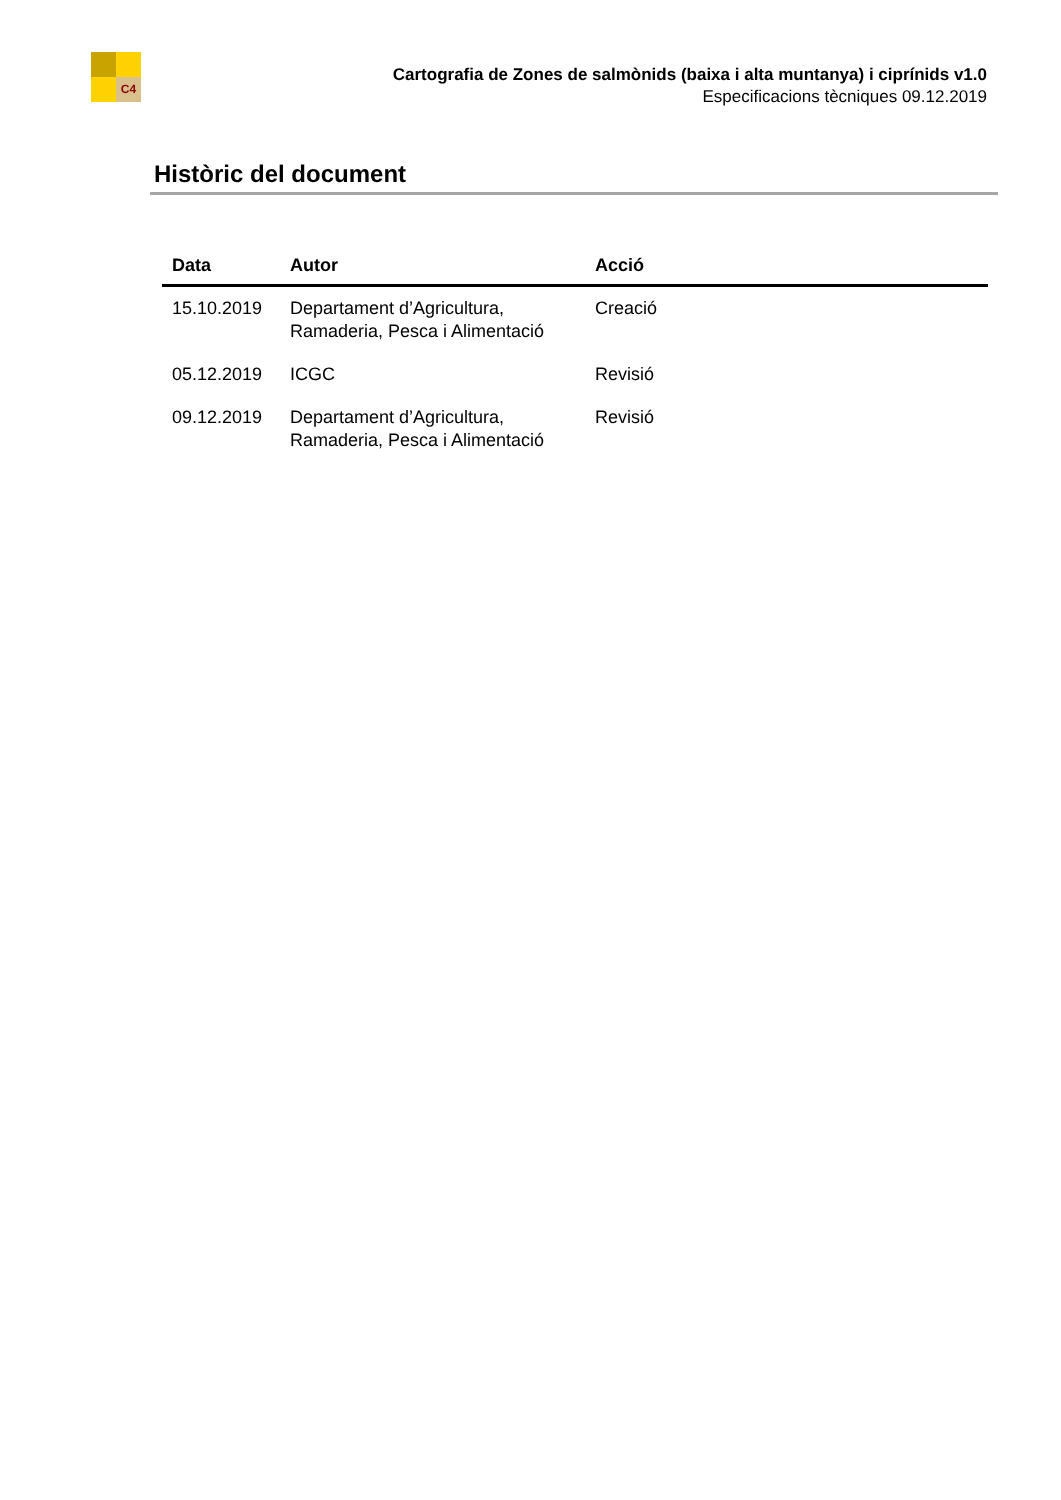C4
Cartografia de Zones de salmònids (baixa i alta muntanya) i ciprínids v1.0
Especificacions tècniques 09.12.2019
Històric del document
| Data | Autor | Acció |
| --- | --- | --- |
| 15.10.2019 | Departament d’Agricultura, Ramaderia, Pesca i Alimentació | Creació |
| 05.12.2019 | ICGC | Revisió |
| 09.12.2019 | Departament d’Agricultura, Ramaderia, Pesca i Alimentació | Revisió |